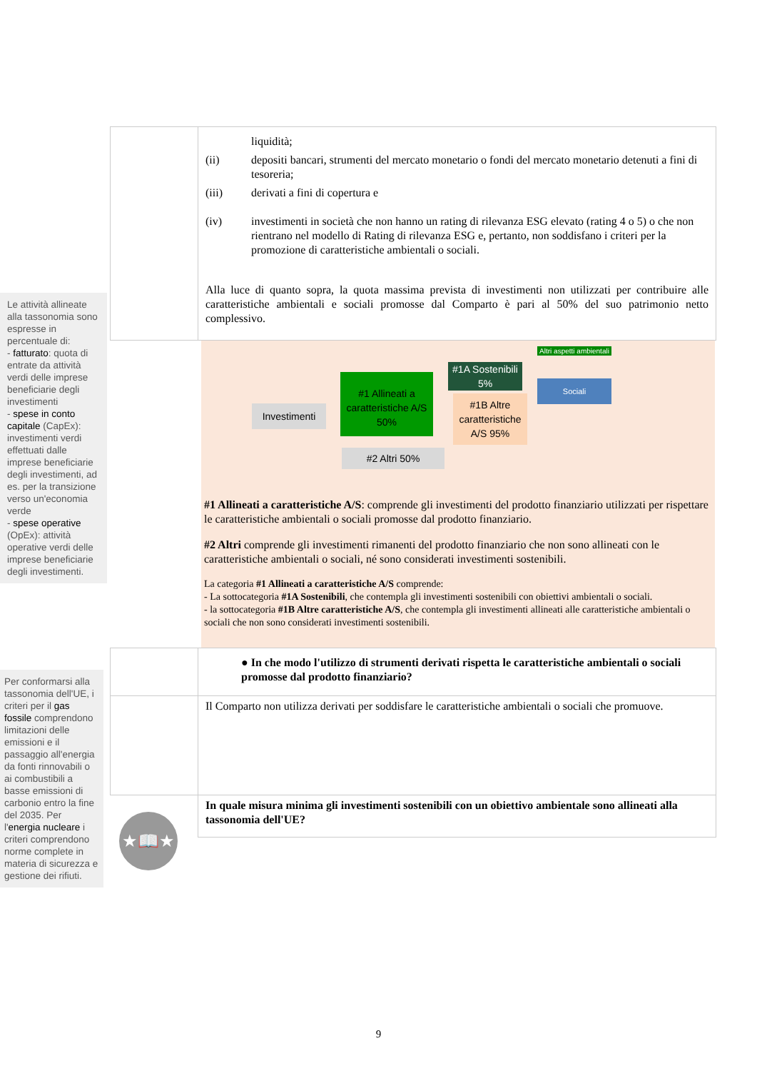Le attività allineate alla tassonomia sono espresse in percentuale di:
- fatturato: quota di entrate da attività verdi delle imprese beneficiarie degli investimenti
- spese in conto capitale (CapEx): investimenti verdi effettuati dalle imprese beneficiarie degli investimenti, ad es. per la transizione verso un'economia verde
- spese operative (OpEx): attività operative verdi delle imprese beneficiarie degli investimenti.
Per conformarsi alla tassonomia dell'UE, i criteri per il gas fossile comprendono limitazioni delle emissioni e il passaggio all'energia da fonti rinnovabili o ai combustibili a basse emissioni di carbonio entro la fine del 2035. Per l'energia nucleare i criteri comprendono norme complete in materia di sicurezza e gestione dei rifiuti.
★📖★
| | liquidità; (ii) depositi bancari, strumenti del mercato monetario o fondi del mercato monetario detenuti a fini di tesoreria; (iii) derivati a fini di copertura e (iv) investimenti in società che non hanno un rating di rilevanza ESG elevato (rating 4 o 5) o che non rientrano nel modello di Rating di rilevanza ESG e, pertanto, non soddisfano i criteri per la promozione di caratteristiche ambientali o sociali. Alla luce di quanto sopra, la quota massima prevista di investimenti non utilizzati per contribuire alle caratteristiche ambientali e sociali promosse dal Comparto è pari al 50% del suo patrimonio netto complessivo. |
Investimenti
#1 Allineati a caratteristiche A/S 50%
#2 Altri 50%
#1A Sostenibili 5%
#1B Altre caratteristiche A/S 95%
Altri aspetti ambientali
Sociali
#1 Allineati a caratteristiche A/S: comprende gli investimenti del prodotto finanziario utilizzati per rispettare le caratteristiche ambientali o sociali promosse dal prodotto finanziario.
#2 Altri comprende gli investimenti rimanenti del prodotto finanziario che non sono allineati con le caratteristiche ambientali o sociali, né sono considerati investimenti sostenibili.
La categoria #1 Allineati a caratteristiche A/S comprende:
- La sottocategoria #1A Sostenibili, che contempla gli investimenti sostenibili con obiettivi ambientali o sociali.
- la sottocategoria #1B Altre caratteristiche A/S, che contempla gli investimenti allineati alle caratteristiche ambientali o sociali che non sono considerati investimenti sostenibili.
| | ● In che modo l'utilizzo di strumenti derivati rispetta le caratteristiche ambientali o sociali promosse dal prodotto finanziario? |
| | Il Comparto non utilizza derivati per soddisfare le caratteristiche ambientali o sociali che promuove. |
| | In quale misura minima gli investimenti sostenibili con un obiettivo ambientale sono allineati alla tassonomia dell'UE? |
9